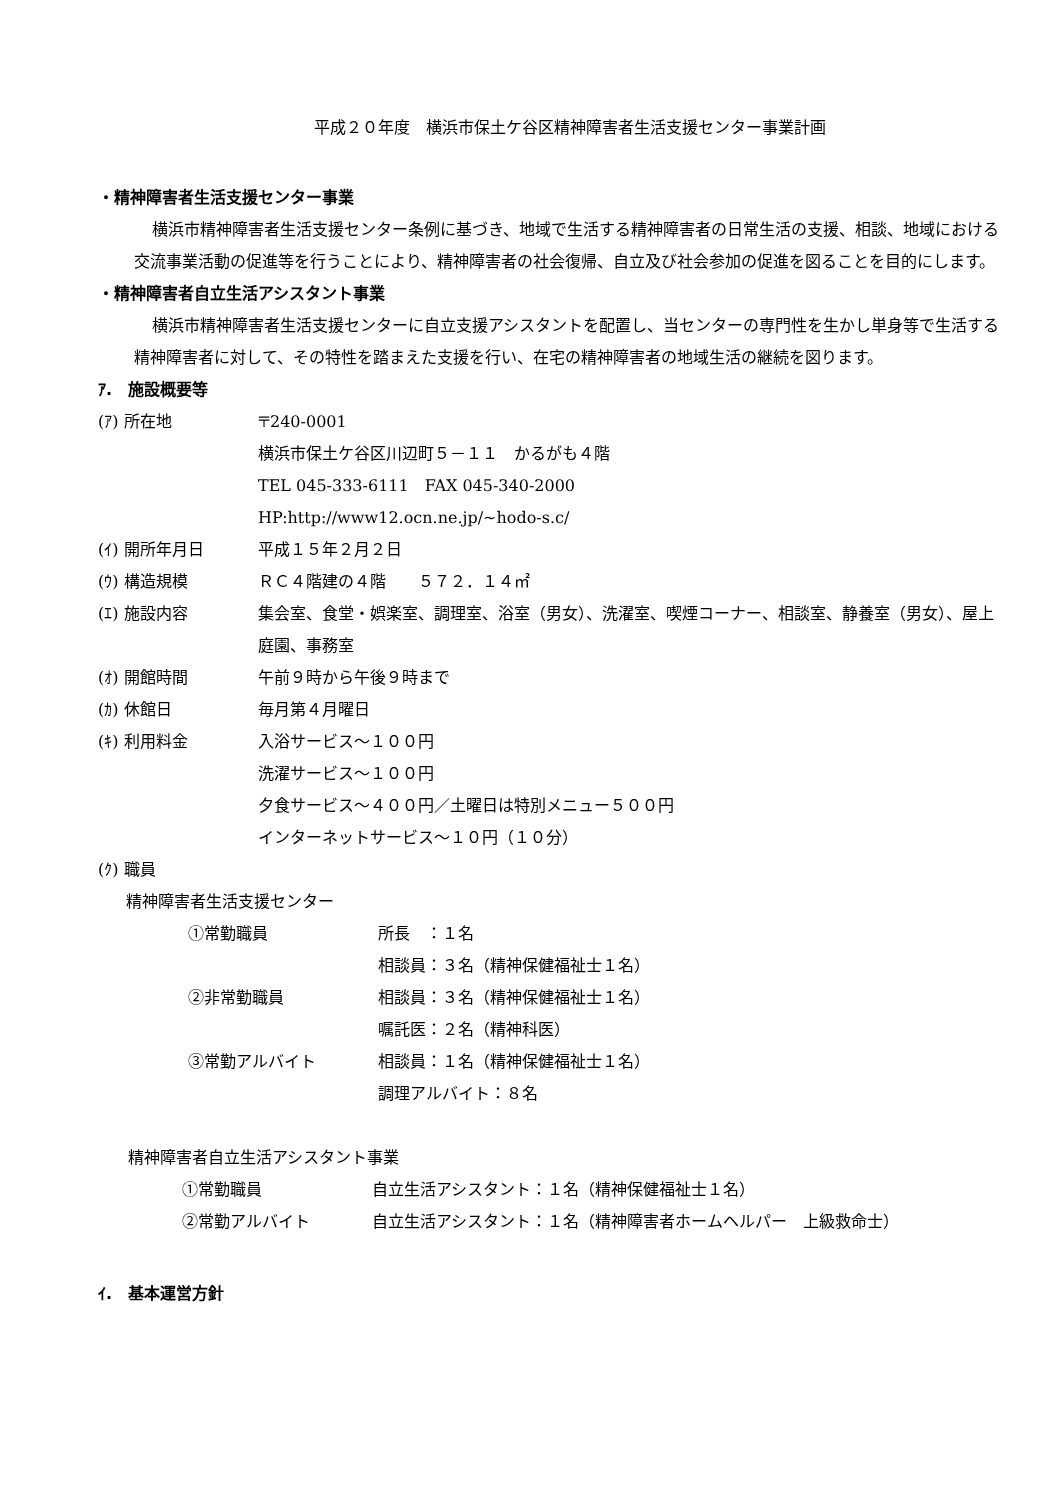平成２０年度　横浜市保土ケ谷区精神障害者生活支援センター事業計画
・精神障害者生活支援センター事業
横浜市精神障害者生活支援センター条例に基づき、地域で生活する精神障害者の日常生活の支援、相談、地域における交流事業活動の促進等を行うことにより、精神障害者の社会復帰、自立及び社会参加の促進を図ることを目的にします。
・精神障害者自立生活アシスタント事業
横浜市精神障害者生活支援センターに自立支援アシスタントを配置し、当センターの専門性を生かし単身等で生活する精神障害者に対して、その特性を踏まえた支援を行い、在宅の精神障害者の地域生活の継続を図ります。
ｱ.　施設概要等
(ｱ) 所在地 〒240-0001
横浜市保土ケ谷区川辺町５－１１　かるがも４階
TEL 045-333-6111　FAX 045-340-2000
HP:http://www12.ocn.ne.jp/~hodo-s.c/
(ｲ) 開所年月日 平成１５年２月２日
(ｳ) 構造規模 ＲＣ４階建の４階　　５７２．１４㎡
(ｴ) 施設内容 集会室、食堂・娯楽室、調理室、浴室（男女）、洗濯室、喫煙コーナー、相談室、静養室（男女）、屋上庭園、事務室
(ｵ) 開館時間 午前９時から午後９時まで
(ｶ) 休館日 毎月第４月曜日
(ｷ) 利用料金 入浴サービス～１００円
洗濯サービス～１００円
夕食サービス～４００円／土曜日は特別メニュー５００円
インターネットサービス～１０円（１０分）
(ｸ) 職員
精神障害者生活支援センター
①常勤職員 所長　：１名
相談員：３名（精神保健福祉士１名）
②非常勤職員 相談員：３名（精神保健福祉士１名）
嘱託医：２名（精神科医）
③常勤アルバイト 相談員：１名（精神保健福祉士１名）
調理アルバイト：８名
精神障害者自立生活アシスタント事業
①常勤職員 自立生活アシスタント：１名（精神保健福祉士１名）
②常勤アルバイト 自立生活アシスタント：１名（精神障害者ホームヘルパー　上級救命士）
ｲ.　基本運営方針